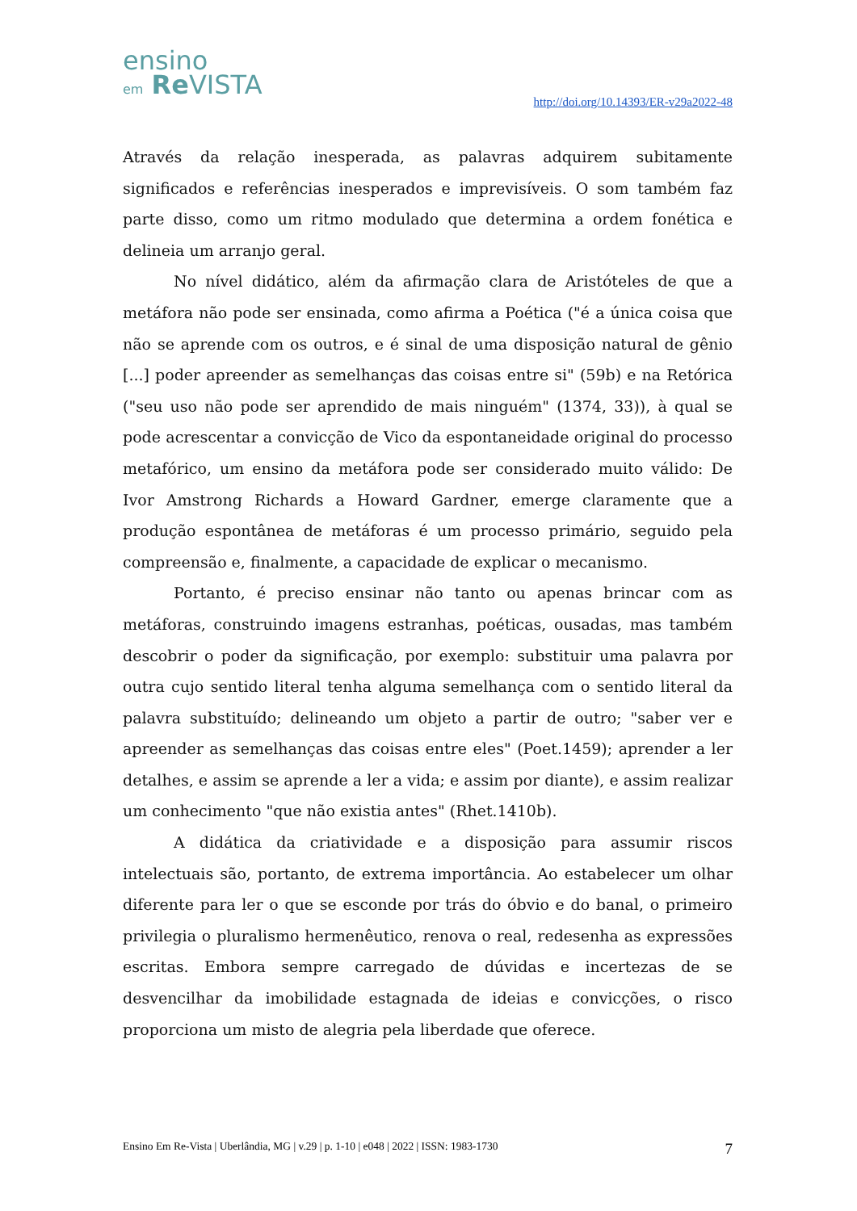ensino
em Re VISTA
http://doi.org/10.14393/ER-v29a2022-48
Através da relação inesperada, as palavras adquirem subitamente significados e referências inesperados e imprevisíveis. O som também faz parte disso, como um ritmo modulado que determina a ordem fonética e delineia um arranjo geral.
No nível didático, além da afirmação clara de Aristóteles de que a metáfora não pode ser ensinada, como afirma a Poética ("é a única coisa que não se aprende com os outros, e é sinal de uma disposição natural de gênio [...] poder apreender as semelhanças das coisas entre si" (59b) e na Retórica ("seu uso não pode ser aprendido de mais ninguém" (1374, 33)), à qual se pode acrescentar a convicção de Vico da espontaneidade original do processo metafórico, um ensino da metáfora pode ser considerado muito válido: De Ivor Amstrong Richards a Howard Gardner, emerge claramente que a produção espontânea de metáforas é um processo primário, seguido pela compreensão e, finalmente, a capacidade de explicar o mecanismo.
Portanto, é preciso ensinar não tanto ou apenas brincar com as metáforas, construindo imagens estranhas, poéticas, ousadas, mas também descobrir o poder da significação, por exemplo: substituir uma palavra por outra cujo sentido literal tenha alguma semelhança com o sentido literal da palavra substituído; delineando um objeto a partir de outro; "saber ver e apreender as semelhanças das coisas entre eles" (Poet.1459); aprender a ler detalhes, e assim se aprende a ler a vida; e assim por diante), e assim realizar um conhecimento "que não existia antes" (Rhet.1410b).
A didática da criatividade e a disposição para assumir riscos intelectuais são, portanto, de extrema importância. Ao estabelecer um olhar diferente para ler o que se esconde por trás do óbvio e do banal, o primeiro privilegia o pluralismo hermenêutico, renova o real, redesenha as expressões escritas. Embora sempre carregado de dúvidas e incertezas de se desvencilhar da imobilidade estagnada de ideias e convicções, o risco proporciona um misto de alegria pela liberdade que oferece.
Ensino Em Re-Vista | Uberlândia, MG | v.29 | p. 1-10 | e048 | 2022 | ISSN: 1983-1730 7